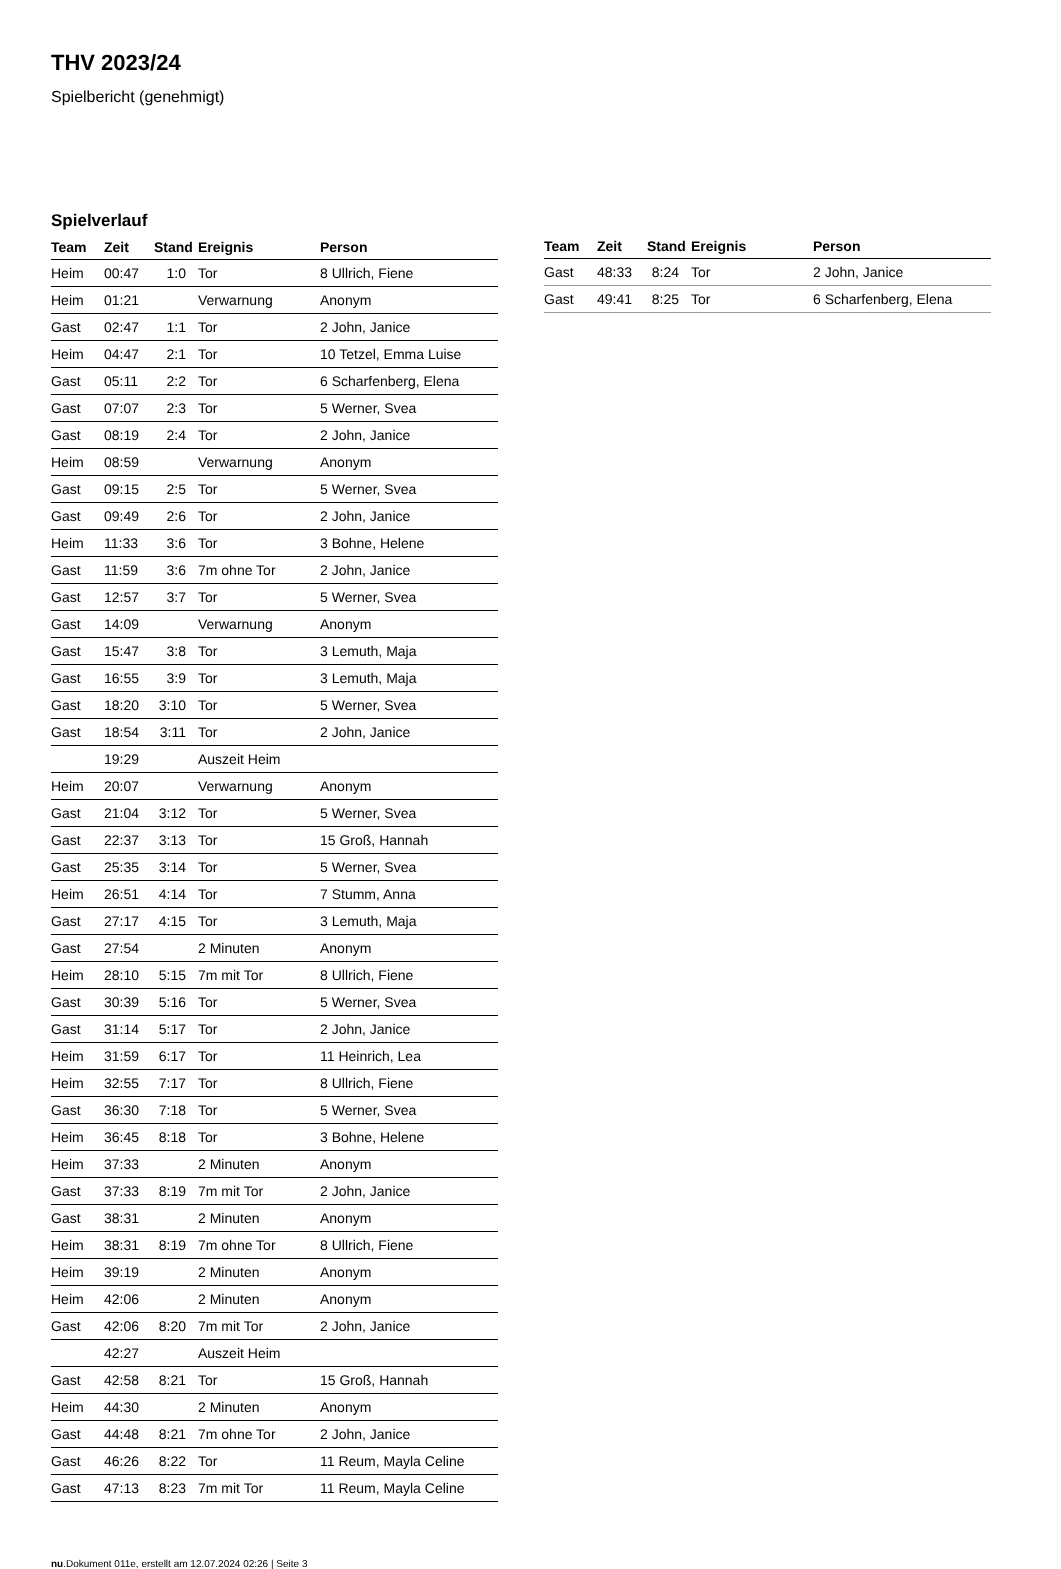THV 2023/24
Spielbericht (genehmigt)
Spielverlauf
| Team | Zeit | Stand | Ereignis | Person |
| --- | --- | --- | --- | --- |
| Heim | 00:47 | 1:0 | Tor | 8 Ullrich, Fiene |
| Heim | 01:21 | | Verwarnung | Anonym |
| Gast | 02:47 | 1:1 | Tor | 2 John, Janice |
| Heim | 04:47 | 2:1 | Tor | 10 Tetzel, Emma Luise |
| Gast | 05:11 | 2:2 | Tor | 6 Scharfenberg, Elena |
| Gast | 07:07 | 2:3 | Tor | 5 Werner, Svea |
| Gast | 08:19 | 2:4 | Tor | 2 John, Janice |
| Heim | 08:59 | | Verwarnung | Anonym |
| Gast | 09:15 | 2:5 | Tor | 5 Werner, Svea |
| Gast | 09:49 | 2:6 | Tor | 2 John, Janice |
| Heim | 11:33 | 3:6 | Tor | 3 Bohne, Helene |
| Gast | 11:59 | 3:6 | 7m ohne Tor | 2 John, Janice |
| Gast | 12:57 | 3:7 | Tor | 5 Werner, Svea |
| Gast | 14:09 | | Verwarnung | Anonym |
| Gast | 15:47 | 3:8 | Tor | 3 Lemuth, Maja |
| Gast | 16:55 | 3:9 | Tor | 3 Lemuth, Maja |
| Gast | 18:20 | 3:10 | Tor | 5 Werner, Svea |
| Gast | 18:54 | 3:11 | Tor | 2 John, Janice |
| | 19:29 | | Auszeit Heim | |
| Heim | 20:07 | | Verwarnung | Anonym |
| Gast | 21:04 | 3:12 | Tor | 5 Werner, Svea |
| Gast | 22:37 | 3:13 | Tor | 15 Groß, Hannah |
| Gast | 25:35 | 3:14 | Tor | 5 Werner, Svea |
| Heim | 26:51 | 4:14 | Tor | 7 Stumm, Anna |
| Gast | 27:17 | 4:15 | Tor | 3 Lemuth, Maja |
| Gast | 27:54 | | 2 Minuten | Anonym |
| Heim | 28:10 | 5:15 | 7m mit Tor | 8 Ullrich, Fiene |
| Gast | 30:39 | 5:16 | Tor | 5 Werner, Svea |
| Gast | 31:14 | 5:17 | Tor | 2 John, Janice |
| Heim | 31:59 | 6:17 | Tor | 11 Heinrich, Lea |
| Heim | 32:55 | 7:17 | Tor | 8 Ullrich, Fiene |
| Gast | 36:30 | 7:18 | Tor | 5 Werner, Svea |
| Heim | 36:45 | 8:18 | Tor | 3 Bohne, Helene |
| Heim | 37:33 | | 2 Minuten | Anonym |
| Gast | 37:33 | 8:19 | 7m mit Tor | 2 John, Janice |
| Gast | 38:31 | | 2 Minuten | Anonym |
| Heim | 38:31 | 8:19 | 7m ohne Tor | 8 Ullrich, Fiene |
| Heim | 39:19 | | 2 Minuten | Anonym |
| Heim | 42:06 | | 2 Minuten | Anonym |
| Gast | 42:06 | 8:20 | 7m mit Tor | 2 John, Janice |
| | 42:27 | | Auszeit Heim | |
| Gast | 42:58 | 8:21 | Tor | 15 Groß, Hannah |
| Heim | 44:30 | | 2 Minuten | Anonym |
| Gast | 44:48 | 8:21 | 7m ohne Tor | 2 John, Janice |
| Gast | 46:26 | 8:22 | Tor | 11 Reum, Mayla Celine |
| Gast | 47:13 | 8:23 | 7m mit Tor | 11 Reum, Mayla Celine |
| Team | Zeit | Stand | Ereignis | Person |
| --- | --- | --- | --- | --- |
| Gast | 48:33 | 8:24 | Tor | 2 John, Janice |
| Gast | 49:41 | 8:25 | Tor | 6 Scharfenberg, Elena |
nu.Dokument 011e, erstellt am 12.07.2024 02:26 | Seite 3